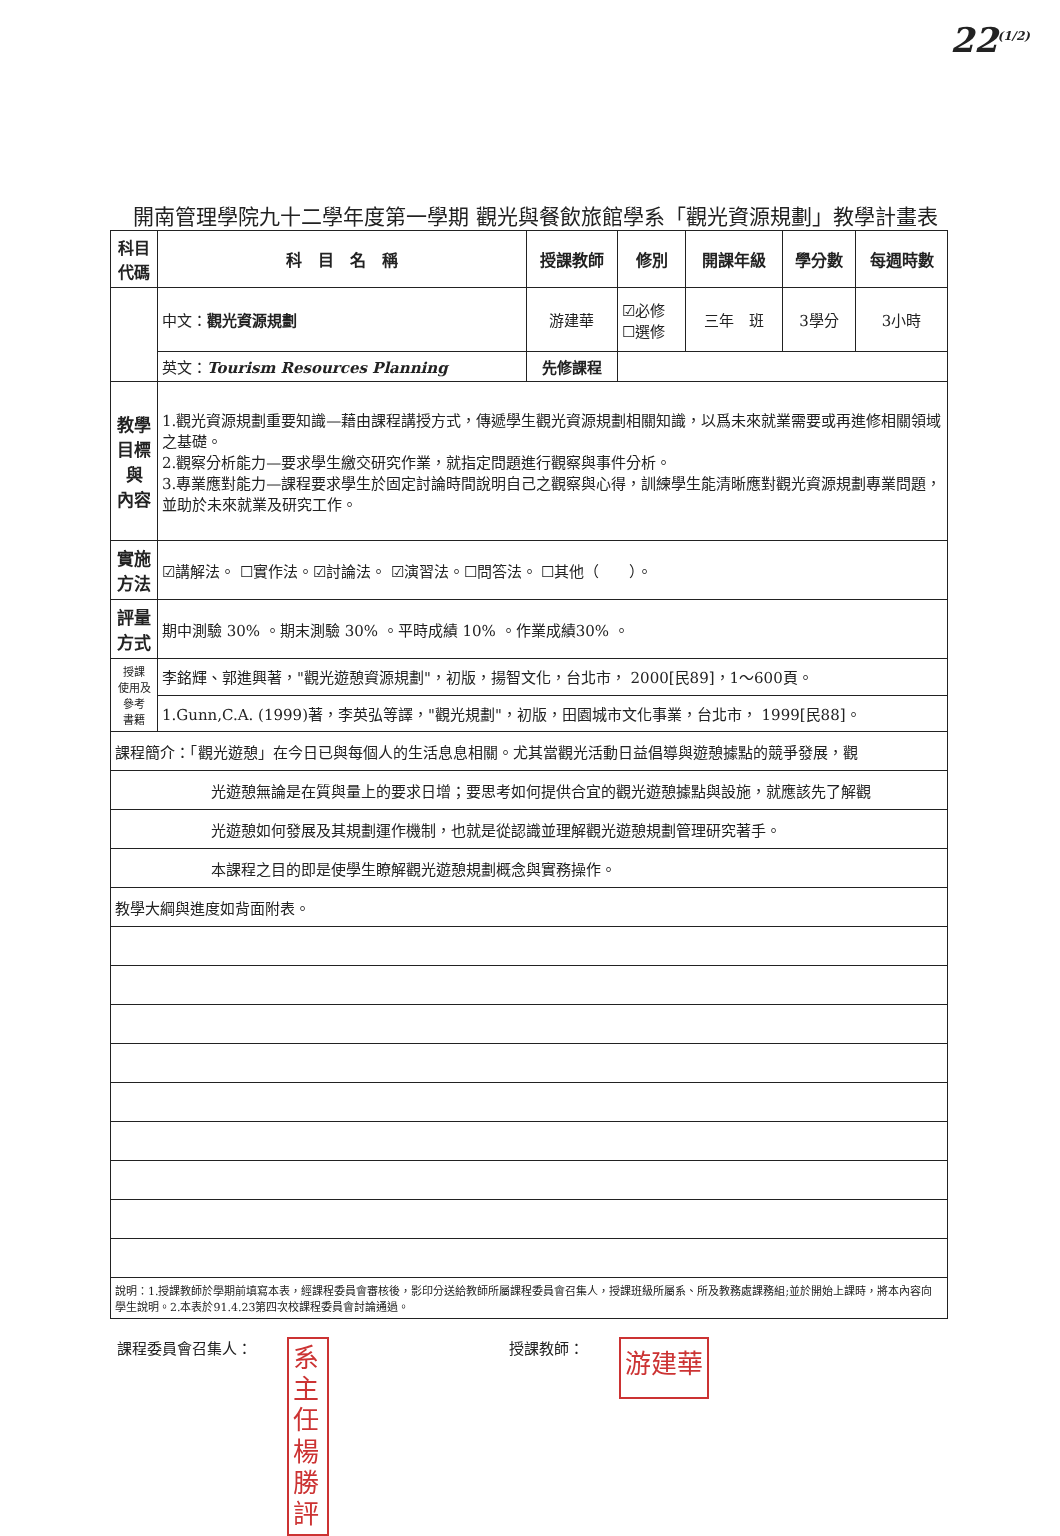22<sup>(1/2)</sup>
開南管理學院九十二學年度第一學期 觀光與餐飲旅館學系「觀光資源規劃」教學計畫表
| 科目 代碼 | 科 目 名 稱 | 授課教師 | 修別 | 開課年級 | 學分數 | 每週時數 |
| --- | --- | --- | --- | --- | --- | --- |
| | 中文： 觀光資源規劃 | 游建華 | ☑必修 ☐選修 | 三年 班 | 3學分 | 3小時 |
| | 英文： Tourism Resources Planning | 先修課程 | | | | |
| 教學 目標 與 內容 | 1.觀光資源規劃重要知識—藉由課程講授方式，傳遞學生觀光資源規劃相關知識，以爲未來就業需要或再進修相關領域之基礎。 2.觀察分析能力—要求學生繳交研究作業，就指定問題進行觀察與事件分析。 3.專業應對能力—課程要求學生於固定討論時間說明自己之觀察與心得，訓練學生能清晰應對觀光資源規劃專業問題，並助於未來就業及研究工作。 | | | | | |
| 實施 方法 | ☑講解法。 ☐實作法。☑討論法。 ☑演習法。☐問答法。 ☐其他（ ）。 | | | | | |
| 評量 方式 | 期中測驗 30% 。期末測驗 30% 。平時成績 10% 。作業成績30% 。 | | | | | |
| 授課 使用及 參考 書籍 | 李銘輝、郭進興著，"觀光遊憩資源規劃"，初版，揚智文化，台北市， 2000[民89]，1～600頁。 | | | | | |
| | 1.Gunn,C.A. (1999)著，李英弘等譯，"觀光規劃"，初版，田園城市文化事業，台北市， 1999[民88]。 | | | | | |
| 課程簡介：「觀光遊憩」在今日已與每個人的生活息息相關。尤其當觀光活動日益倡導與遊憩據點的競爭發展，觀 | | | | | | |
| 光遊憩無論是在質與量上的要求日增；要思考如何提供合宜的觀光遊憩據點與設施，就應該先了解觀 | | | | | | |
| 光遊憩如何發展及其規劃運作機制，也就是從認識並理解觀光遊憩規劃管理研究著手。 | | | | | | |
| 本課程之目的即是使學生瞭解觀光遊憩規劃概念與實務操作。 | | | | | | |
| 教學大綱與進度如背面附表。 | | | | | | |
| 說明：1.授課教師於學期前填寫本表，經課程委員會審核後，影印分送給教師所屬課程委員會召集人，授課班級所屬系、所及教務處課務組;並於開始上課時，將本內容向學生說明。2.本表於91.4.23第四次校課程委員會討論通過。 | | | | | | |
課程委員會召集人：
系主任楊勝評
授課教師：
游建華